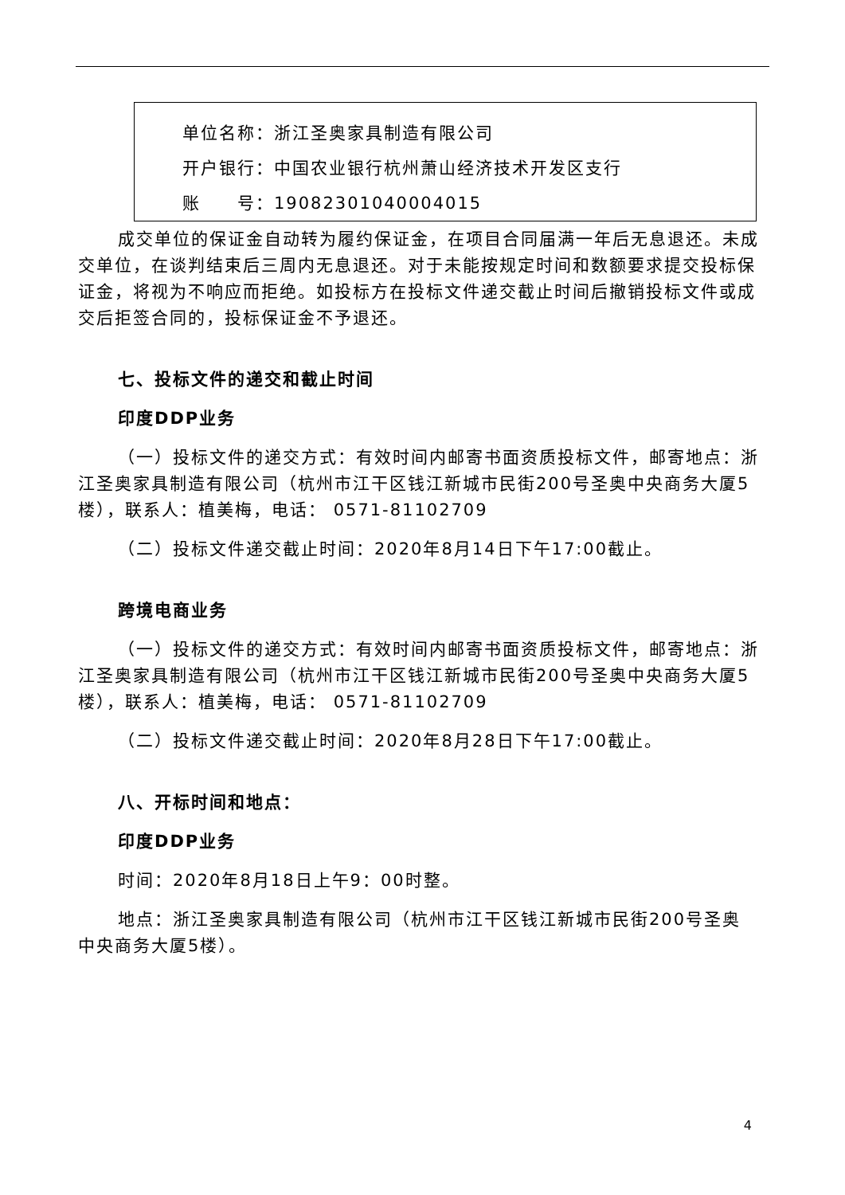单位名称：浙江圣奥家具制造有限公司
开户银行：中国农业银行杭州萧山经济技术开发区支行
账　　号：19082301040004015
成交单位的保证金自动转为履约保证金，在项目合同届满一年后无息退还。未成交单位，在谈判结束后三周内无息退还。对于未能按规定时间和数额要求提交投标保证金，将视为不响应而拒绝。如投标方在投标文件递交截止时间后撤销投标文件或成交后拒签合同的，投标保证金不予退还。
七、投标文件的递交和截止时间
印度DDP业务
（一）投标文件的递交方式：有效时间内邮寄书面资质投标文件，邮寄地点：浙江圣奥家具制造有限公司（杭州市江干区钱江新城市民街200号圣奥中央商务大厦5楼），联系人：植美梅，电话： 0571-81102709
（二）投标文件递交截止时间：2020年8月14日下午17:00截止。
跨境电商业务
（一）投标文件的递交方式：有效时间内邮寄书面资质投标文件，邮寄地点：浙江圣奥家具制造有限公司（杭州市江干区钱江新城市民街200号圣奥中央商务大厦5楼），联系人：植美梅，电话： 0571-81102709
（二）投标文件递交截止时间：2020年8月28日下午17:00截止。
八、开标时间和地点：
印度DDP业务
时间：2020年8月18日上午9：00时整。
地点：浙江圣奥家具制造有限公司（杭州市江干区钱江新城市民街200号圣奥中央商务大厦5楼）。
4